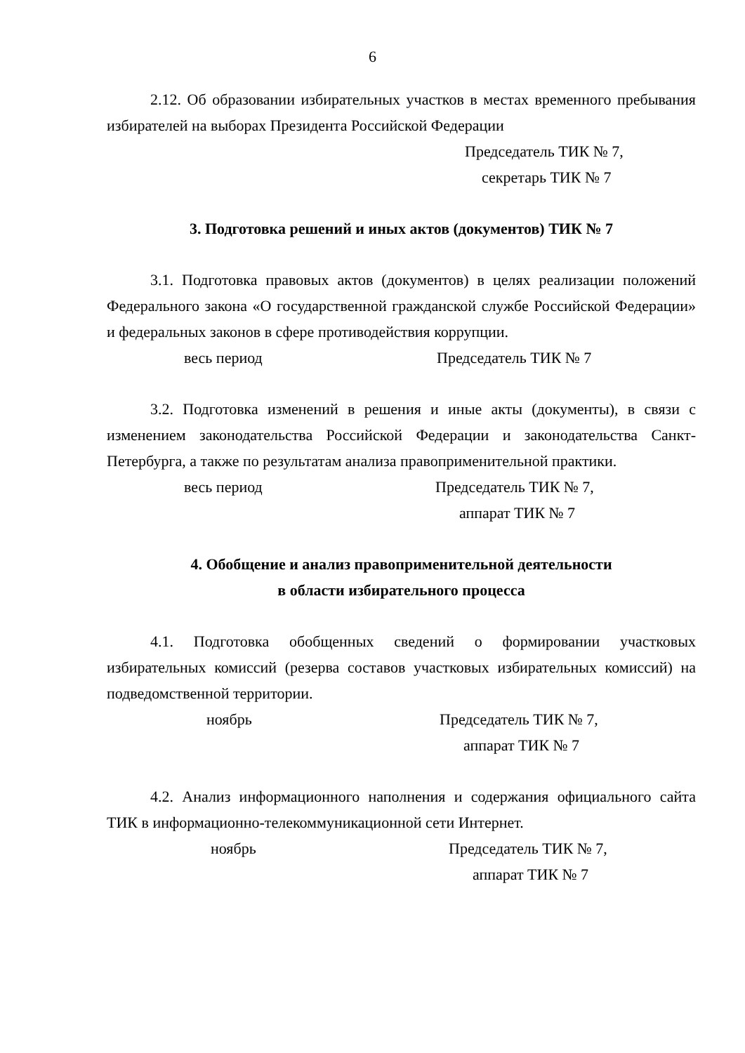6
2.12. Об образовании избирательных участков в местах временного пребывания избирателей на выборах Президента Российской Федерации
Председатель ТИК № 7,
секретарь ТИК № 7
3. Подготовка решений и иных актов (документов) ТИК № 7
3.1. Подготовка правовых актов (документов) в целях реализации положений Федерального закона «О государственной гражданской службе Российской Федерации» и федеральных законов в сфере противодействия коррупции.
весь период Председатель ТИК № 7
3.2. Подготовка изменений в решения и иные акты (документы), в связи с изменением законодательства Российской Федерации и законодательства Санкт-Петербурга, а также по результатам анализа правоприменительной практики.
весь период Председатель ТИК № 7,
аппарат ТИК № 7
4. Обобщение и анализ правоприменительной деятельности
в области избирательного процесса
4.1. Подготовка обобщенных сведений о формировании участковых избирательных комиссий (резерва составов участковых избирательных комиссий) на подведомственной территории.
ноябрь Председатель ТИК № 7,
аппарат ТИК № 7
4.2. Анализ информационного наполнения и содержания официального сайта ТИК в информационно-телекоммуникационной сети Интернет.
ноябрь Председатель ТИК № 7,
аппарат ТИК № 7